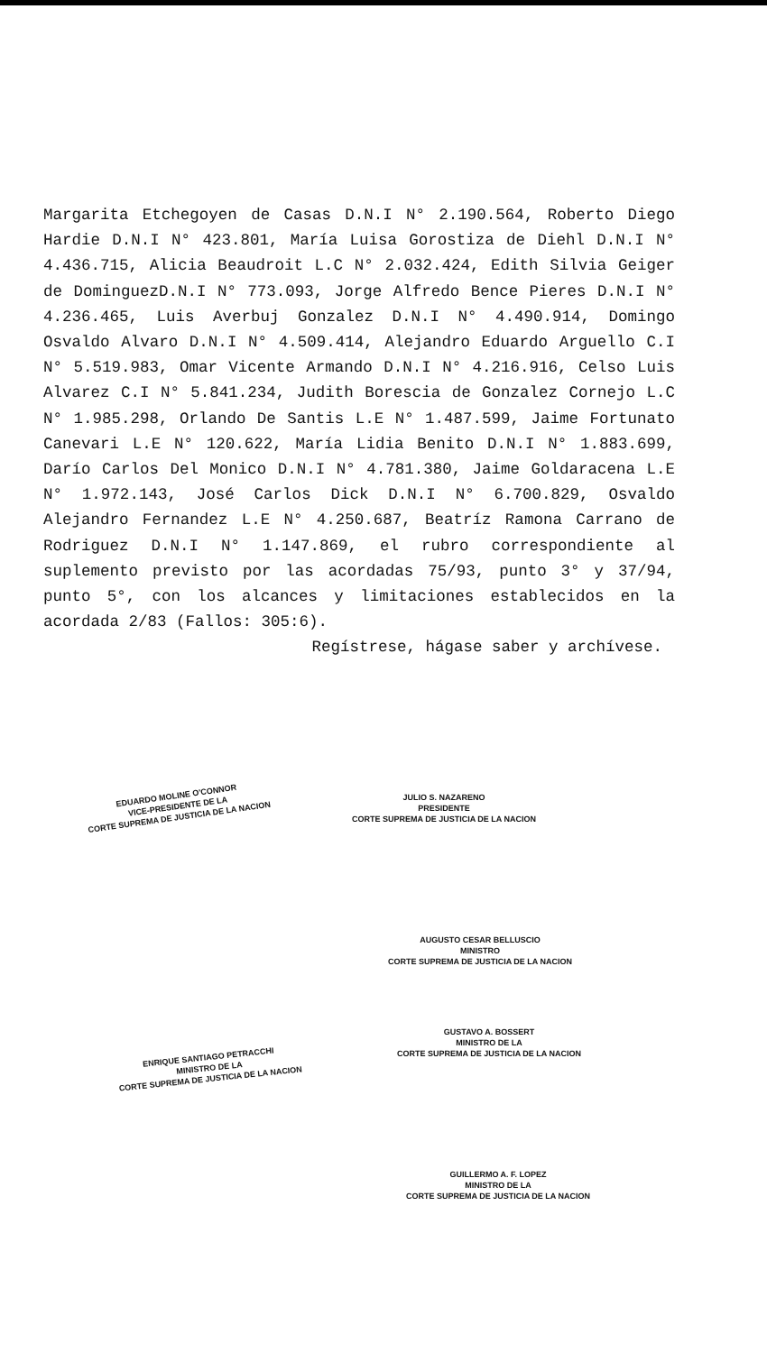Margarita Etchegoyen de Casas D.N.I N° 2.190.564, Roberto Diego Hardie D.N.I N° 423.801, María Luisa Gorostiza de Diehl D.N.I N° 4.436.715, Alicia Beaudroit L.C N° 2.032.424, Edith Silvia Geiger de DominguezD.N.I N° 773.093, Jorge Alfredo Bence Pieres D.N.I N° 4.236.465, Luis Averbuj Gonzalez D.N.I N° 4.490.914, Domingo Osvaldo Alvaro D.N.I N° 4.509.414, Alejandro Eduardo Arguello C.I N° 5.519.983, Omar Vicente Armando D.N.I N° 4.216.916, Celso Luis Alvarez C.I N° 5.841.234, Judith Borescia de Gonzalez Cornejo L.C N° 1.985.298, Orlando De Santis L.E N° 1.487.599, Jaime Fortunato Canevari L.E N° 120.622, María Lidia Benito D.N.I N° 1.883.699, Darío Carlos Del Monico D.N.I N° 4.781.380, Jaime Goldaracena L.E N° 1.972.143, José Carlos Dick D.N.I N° 6.700.829, Osvaldo Alejandro Fernandez L.E N° 4.250.687, Beatríz Ramona Carrano de Rodriguez D.N.I N° 1.147.869, el rubro correspondiente al suplemento previsto por las acordadas 75/93, punto 3° y 37/94, punto 5°, con los alcances y limitaciones establecidos en la acordada 2/83 (Fallos: 305:6).
Regístrese, hágase saber y archívese.
EDUARDO MOLINE O'CONNOR
VICE-PRESIDENTE DE LA
CORTE SUPREMA DE JUSTICIA DE LA NACION
JULIO S. NAZARENO
PRESIDENTE
CORTE SUPREMA DE JUSTICIA DE LA NACION
AUGUSTO CESAR BELLUSCIO
MINISTRO
CORTE SUPREMA DE JUSTICIA DE LA NACION
GUSTAVO A. BOSSERT
MINISTRO DE LA
CORTE SUPREMA DE JUSTICIA DE LA NACION
ENRIQUE SANTIAGO PETRACCHI
MINISTRO DE LA
CORTE SUPREMA DE JUSTICIA DE LA NACION
GUILLERMO A. F. LOPEZ
MINISTRO DE LA
CORTE SUPREMA DE JUSTICIA DE LA NACION